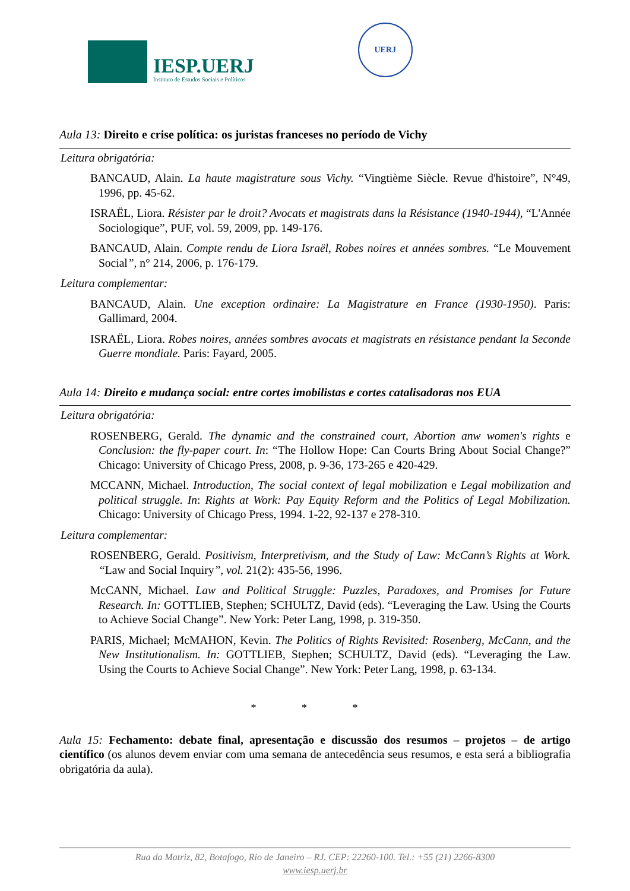IESP.UERJ
Instituto de Estudos Sociais e Políticos
UERJ
Aula 13: Direito e crise política: os juristas franceses no período de Vichy
Leitura obrigatória:
BANCAUD, Alain. La haute magistrature sous Vichy. “Vingtième Siècle. Revue d'histoire”, N°49, 1996, pp. 45-62.
ISRAËL, Liora. Résister par le droit? Avocats et magistrats dans la Résistance (1940-1944), “L'Année Sociologique”, PUF, vol. 59, 2009, pp. 149-176.
BANCAUD, Alain. Compte rendu de Liora Israël, Robes noires et années sombres. “Le Mouvement Social”, n° 214, 2006, p. 176-179.
Leitura complementar:
BANCAUD, Alain. Une exception ordinaire: La Magistrature en France (1930-1950). Paris: Gallimard, 2004.
ISRAËL, Liora. Robes noires, années sombres avocats et magistrats en résistance pendant la Seconde Guerre mondiale. Paris: Fayard, 2005.
Aula 14: Direito e mudança social: entre cortes imobilistas e cortes catalisadoras nos EUA
Leitura obrigatória:
ROSENBERG, Gerald. The dynamic and the constrained court, Abortion anw women's rights e Conclusion: the fly-paper court. In: “The Hollow Hope: Can Courts Bring About Social Change?” Chicago: University of Chicago Press, 2008, p. 9-36, 173-265 e 420-429.
MCCANN, Michael. Introduction, The social context of legal mobilization e Legal mobilization and political struggle. In: Rights at Work: Pay Equity Reform and the Politics of Legal Mobilization. Chicago: University of Chicago Press, 1994. 1-22, 92-137 e 278-310.
Leitura complementar:
ROSENBERG, Gerald. Positivism, Interpretivism, and the Study of Law: McCann’s Rights at Work. “Law and Social Inquiry”, vol. 21(2): 435-56, 1996.
McCANN, Michael. Law and Political Struggle: Puzzles, Paradoxes, and Promises for Future Research. In: GOTTLIEB, Stephen; SCHULTZ, David (eds). “Leveraging the Law. Using the Courts to Achieve Social Change”. New York: Peter Lang, 1998, p. 319-350.
PARIS, Michael; McMAHON, Kevin. The Politics of Rights Revisited: Rosenberg, McCann, and the New Institutionalism. In: GOTTLIEB, Stephen; SCHULTZ, David (eds). “Leveraging the Law. Using the Courts to Achieve Social Change”. New York: Peter Lang, 1998, p. 63-134.
* * *
Aula 15: Fechamento: debate final, apresentação e discussão dos resumos – projetos – de artigo científico (os alunos devem enviar com uma semana de antecedência seus resumos, e esta será a bibliografia obrigatória da aula).
Rua da Matriz, 82, Botafogo, Rio de Janeiro – RJ. CEP: 22260-100. Tel.: +55 (21) 2266-8300
www.iesp.uerj.br